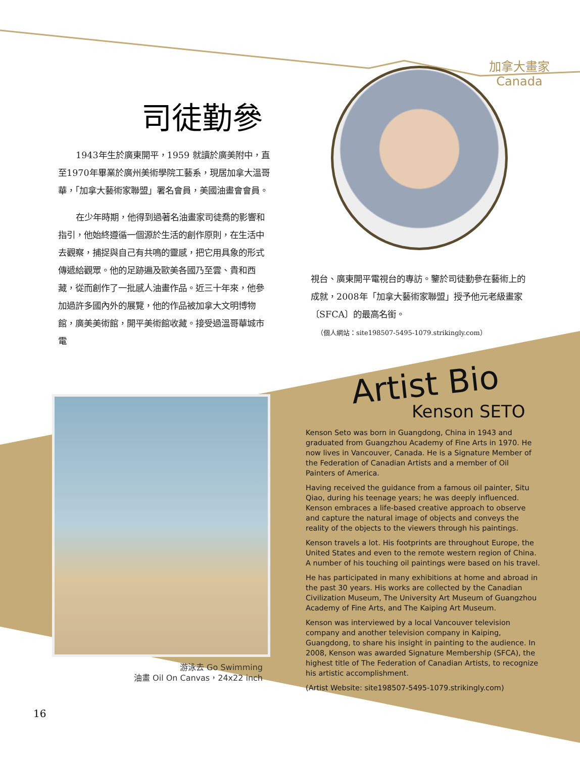加拿大畫家
Canada
司徒勤參
1943年生於廣東開平，1959 就讀於廣美附中，直至1970年畢業於廣州美術學院工藝系，現居加拿大溫哥華，「加拿大藝術家聯盟」署名會員，美國油畫會會員。
在少年時期，他得到過著名油畫家司徒喬的影響和指引，他始終遵循一個源於生活的創作原則，在生活中去觀察，捕捉與自己有共鳴的靈感，把它用具象的形式傳遞給觀眾。他的足跡遍及歐美各國乃至雲、貴和西藏，從而創作了一批感人油畫作品。近三十年來，他參加過許多國內外的展覽，他的作品被加拿大文明博物館，廣美美術館，開平美術館收藏。接受過溫哥華城市電
視台、廣東開平電視台的專訪。鑒於司徒勤參在藝術上的成就，2008年「加拿大藝術家聯盟」授予他元老級畫家〔SFCA〕的最高名銜。
（個人網站：site198507-5495-1079.strikingly.com）
游泳去 Go Swimming
油畫 Oil On Canvas，24x22 inch
16
Artist Bio
Kenson SETO
Kenson Seto was born in Guangdong, China in 1943 and graduated from Guangzhou Academy of Fine Arts in 1970. He now lives in Vancouver, Canada. He is a Signature Member of the Federation of Canadian Artists and a member of Oil Painters of America.
Having received the guidance from a famous oil painter, Situ Qiao, during his teenage years; he was deeply influenced. Kenson embraces a life-based creative approach to observe and capture the natural image of objects and conveys the reality of the objects to the viewers through his paintings.
Kenson travels a lot. His footprints are throughout Europe, the United States and even to the remote western region of China. A number of his touching oil paintings were based on his travel.
He has participated in many exhibitions at home and abroad in the past 30 years. His works are collected by the Canadian Civilization Museum, The University Art Museum of Guangzhou Academy of Fine Arts, and The Kaiping Art Museum.
Kenson was interviewed by a local Vancouver television company and another television company in Kaiping, Guangdong, to share his insight in painting to the audience. In 2008, Kenson was awarded Signature Membership (SFCA), the highest title of The Federation of Canadian Artists, to recognize his artistic accomplishment.
(Artist Website: site198507-5495-1079.strikingly.com)